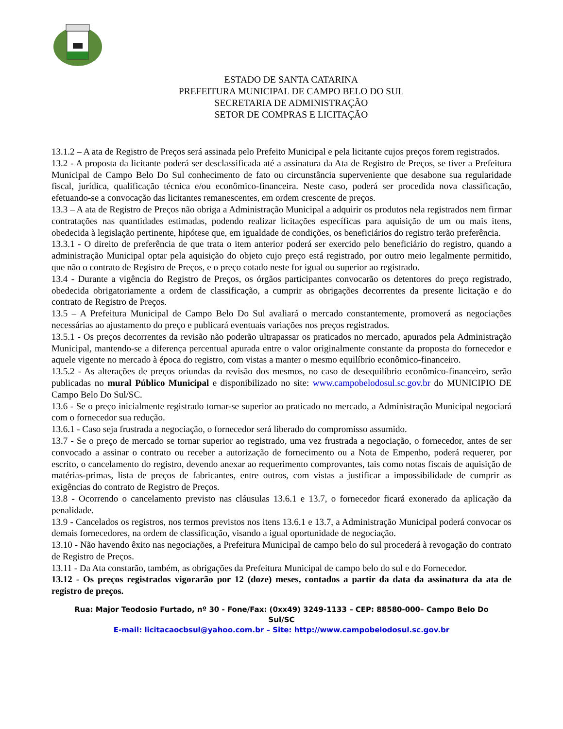ESTADO DE SANTA CATARINA
PREFEITURA MUNICIPAL DE CAMPO BELO DO SUL
SECRETARIA DE ADMINISTRAÇÃO
SETOR DE COMPRAS E LICITAÇÃO
13.1.2 – A ata de Registro de Preços será assinada pelo Prefeito Municipal e pela licitante cujos preços forem registrados.
13.2 - A proposta da licitante poderá ser desclassificada até a assinatura da Ata de Registro de Preços, se tiver a Prefeitura Municipal de Campo Belo Do Sul conhecimento de fato ou circunstância superveniente que desabone sua regularidade fiscal, jurídica, qualificação técnica e/ou econômico-financeira. Neste caso, poderá ser procedida nova classificação, efetuando-se a convocação das licitantes remanescentes, em ordem crescente de preços.
13.3 – A ata de Registro de Preços não obriga a Administração Municipal a adquirir os produtos nela registrados nem firmar contratações nas quantidades estimadas, podendo realizar licitações específicas para aquisição de um ou mais itens, obedecida à legislação pertinente, hipótese que, em igualdade de condições, os beneficiários do registro terão preferência.
13.3.1 - O direito de preferência de que trata o item anterior poderá ser exercido pelo beneficiário do registro, quando a administração Municipal optar pela aquisição do objeto cujo preço está registrado, por outro meio legalmente permitido, que não o contrato de Registro de Preços, e o preço cotado neste for igual ou superior ao registrado.
13.4 - Durante a vigência do Registro de Preços, os órgãos participantes convocarão os detentores do preço registrado, obedecida obrigatoriamente a ordem de classificação, a cumprir as obrigações decorrentes da presente licitação e do contrato de Registro de Preços.
13.5 – A Prefeitura Municipal de Campo Belo Do Sul avaliará o mercado constantemente, promoverá as negociações necessárias ao ajustamento do preço e publicará eventuais variações nos preços registrados.
13.5.1 - Os preços decorrentes da revisão não poderão ultrapassar os praticados no mercado, apurados pela Administração Municipal, mantendo-se a diferença percentual apurada entre o valor originalmente constante da proposta do fornecedor e aquele vigente no mercado à época do registro, com vistas a manter o mesmo equilíbrio econômico-financeiro.
13.5.2 - As alterações de preços oriundas da revisão dos mesmos, no caso de desequilíbrio econômico-financeiro, serão publicadas no mural Público Municipal e disponibilizado no site: www.campobelodosul.sc.gov.br do MUNICIPIO DE Campo Belo Do Sul/SC.
13.6 - Se o preço inicialmente registrado tornar-se superior ao praticado no mercado, a Administração Municipal negociará com o fornecedor sua redução.
13.6.1 - Caso seja frustrada a negociação, o fornecedor será liberado do compromisso assumido.
13.7 - Se o preço de mercado se tornar superior ao registrado, uma vez frustrada a negociação, o fornecedor, antes de ser convocado a assinar o contrato ou receber a autorização de fornecimento ou a Nota de Empenho, poderá requerer, por escrito, o cancelamento do registro, devendo anexar ao requerimento comprovantes, tais como notas fiscais de aquisição de matérias-primas, lista de preços de fabricantes, entre outros, com vistas a justificar a impossibilidade de cumprir as exigências do contrato de Registro de Preços.
13.8 - Ocorrendo o cancelamento previsto nas cláusulas 13.6.1 e 13.7, o fornecedor ficará exonerado da aplicação da penalidade.
13.9 - Cancelados os registros, nos termos previstos nos itens 13.6.1 e 13.7, a Administração Municipal poderá convocar os demais fornecedores, na ordem de classificação, visando a igual oportunidade de negociação.
13.10 - Não havendo êxito nas negociações, a Prefeitura Municipal de campo belo do sul procederá à revogação do contrato de Registro de Preços.
13.11 - Da Ata constarão, também, as obrigações da Prefeitura Municipal de campo belo do sul e do Fornecedor.
13.12 - Os preços registrados vigorarão por 12 (doze) meses, contados a partir da data da assinatura da ata de registro de preços.
Rua: Major Teodosio Furtado, nº 30 - Fone/Fax: (0xx49) 3249-1133 – CEP: 88580-000– Campo Belo Do Sul/SC
E-mail: licitacaocbsul@yahoo.com.br – Site: http://www.campobelodosul.sc.gov.br